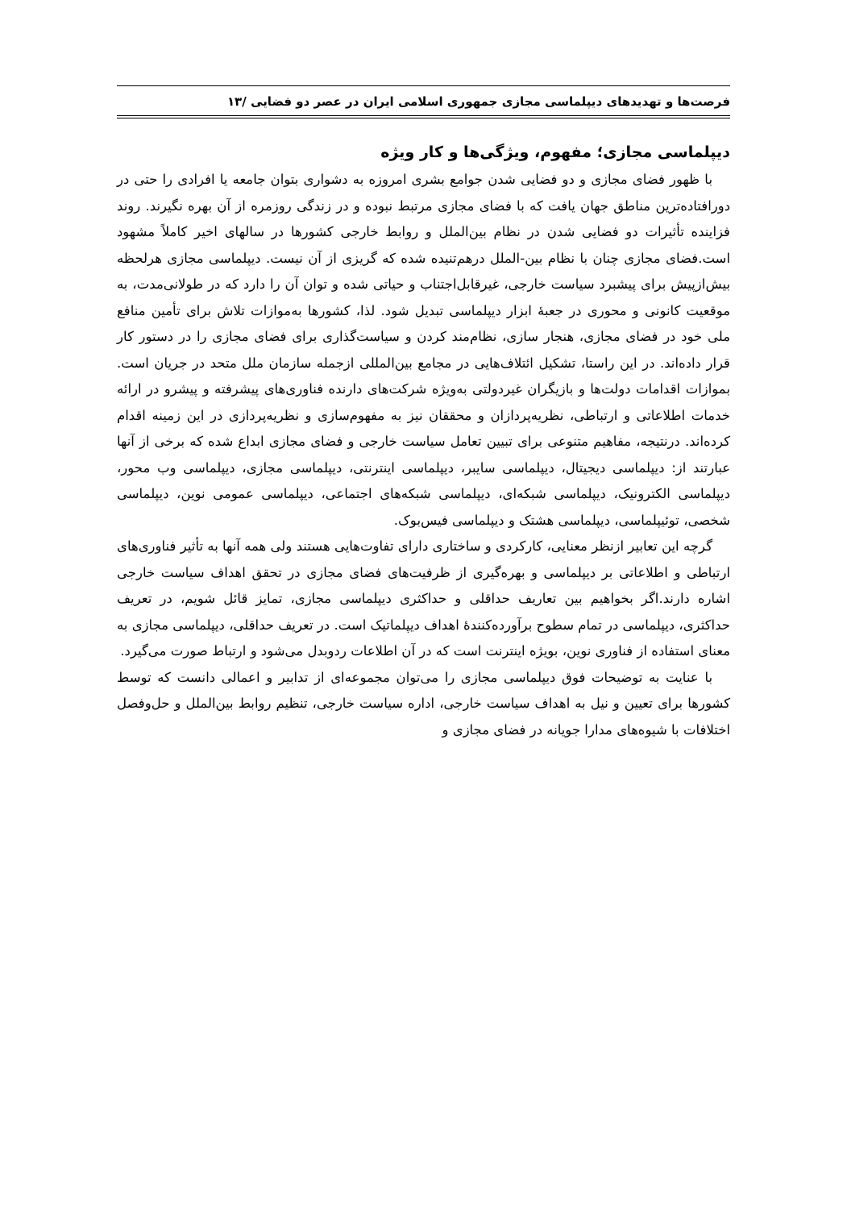فرصت‌ها و تهدیدهای دیپلماسی مجازی جمهوری اسلامی ایران در عصر دو فضایی /۱۳
دیپلماسی مجازی؛ مفهوم، ویژگی‌ها و کار ویژه
با ظهور فضای مجازی و دو فضایی شدن جوامع بشری امروزه به دشواری بتوان جامعه یا افرادی را حتی در دورافتاده‌ترین مناطق جهان یافت که با فضای مجازی مرتبط نبوده و در زندگی روزمره از آن بهره نگیرند. روند فزاینده تأثیرات دو فضایی شدن در نظام بین‌الملل و روابط خارجی کشورها در سالهای اخیر کاملاً مشهود است.فضای مجازی چنان با نظام بین-الملل درهم‌تنیده شده که گریزی از آن نیست. دیپلماسی مجازی هرلحظه بیش‌ازپیش برای پیشبرد سیاست خارجی، غیرقابل‌اجتناب و حیاتی شده و توان آن را دارد که در طولانی‌مدت، به موقعیت کانونی و محوری در جعبهٔ ابزار دیپلماسی تبدیل شود. لذا، کشورها به‌موازات تلاش برای تأمین منافع ملی خود در فضای مجازی، هنجار سازی، نظام‌مند کردن و سیاست‌گذاری برای فضای مجازی را در دستور کار قرار داده‌اند. در این راستا، تشکیل ائتلاف‌هایی در مجامع بین‌المللی ازجمله سازمان ملل متحد در جریان است. بموازات اقدامات دولت‌ها و بازیگران غیردولتی به‌ویژه شرکت‌های دارنده فناوری‌های پیشرفته و پیشرو در ارائه خدمات اطلاعاتی و ارتباطی، نظریه‌پردازان و محققان نیز به مفهوم‌سازی و نظریه‌پردازی در این زمینه اقدام کرده‌اند. درنتیجه، مفاهیم متنوعی برای تبیین تعامل سیاست خارجی و فضای مجازی ابداع شده که برخی از آنها عبارتند از: دیپلماسی دیجیتال، دیپلماسی سایبر، دیپلماسی اینترنتی، دیپلماسی مجازی، دیپلماسی وب محور، دیپلماسی الکترونیک، دیپلماسی شبکه‌ای، دیپلماسی شبکه‌های اجتماعی، دیپلماسی عمومی نوین، دیپلماسی شخصی، توئیپلماسی، دیپلماسی هشتک و دیپلماسی فیس‌بوک.
گرچه این تعابیر ازنظر معنایی، کارکردی و ساختاری دارای تفاوت‌هایی هستند ولی همه آنها به تأثیر فناوری‌های ارتباطی و اطلاعاتی بر دیپلماسی و بهره‌گیری از ظرفیت‌های فضای مجازی در تحقق اهداف سیاست خارجی اشاره دارند.اگر بخواهیم بین تعاریف حداقلی و حداکثری دیپلماسی مجازی، تمایز قائل شویم، در تعریف حداکثری، دیپلماسی در تمام سطوح برآورده‌کنندهٔ اهداف دیپلماتیک است. در تعریف حداقلی، دیپلماسی مجازی به معنای استفاده از فناوری نوین، بویژه اینترنت است که در آن اطلاعات ردوبدل می‌شود و ارتباط صورت می‌گیرد.
با عنایت به توضیحات فوق دیپلماسی مجازی را می‌توان مجموعه‌ای از تدابیر و اعمالی دانست که توسط کشورها برای تعیین و نیل به اهداف سیاست خارجی، اداره سیاست خارجی، تنظیم روابط بین‌الملل و حل‌وفصل اختلافات با شیوه‌های مدارا جویانه در فضای مجازی و